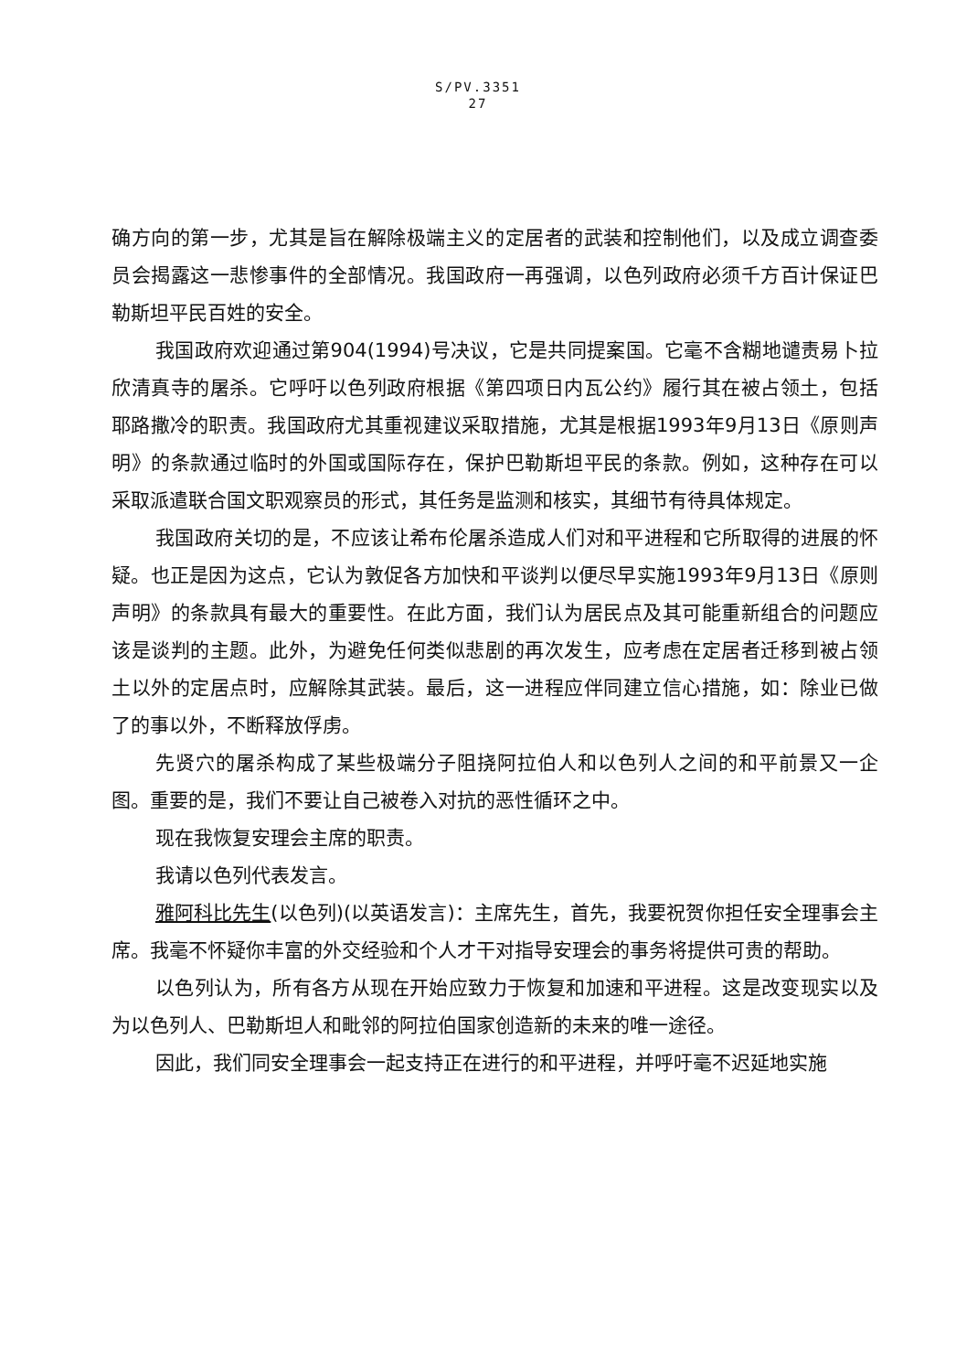S/PV.3351
27
确方向的第一步，尤其是旨在解除极端主义的定居者的武装和控制他们，以及成立调查委员会揭露这一悲惨事件的全部情况。我国政府一再强调，以色列政府必须千方百计保证巴勒斯坦平民百姓的安全。
我国政府欢迎通过第904(1994)号决议，它是共同提案国。它毫不含糊地谴责易卜拉欣清真寺的屠杀。它呼吁以色列政府根据《第四项日内瓦公约》履行其在被占领土，包括耶路撒冷的职责。我国政府尤其重视建议采取措施，尤其是根据1993年9月13日《原则声明》的条款通过临时的外国或国际存在，保护巴勒斯坦平民的条款。例如，这种存在可以采取派遣联合国文职观察员的形式，其任务是监测和核实，其细节有待具体规定。
我国政府关切的是，不应该让希布伦屠杀造成人们对和平进程和它所取得的进展的怀疑。也正是因为这点，它认为敦促各方加快和平谈判以便尽早实施1993年9月13日《原则声明》的条款具有最大的重要性。在此方面，我们认为居民点及其可能重新组合的问题应该是谈判的主题。此外，为避免任何类似悲剧的再次发生，应考虑在定居者迁移到被占领土以外的定居点时，应解除其武装。最后，这一进程应伴同建立信心措施，如：除业已做了的事以外，不断释放俘虏。
先贤穴的屠杀构成了某些极端分子阻挠阿拉伯人和以色列人之间的和平前景又一企图。重要的是，我们不要让自己被卷入对抗的恶性循环之中。
现在我恢复安理会主席的职责。
我请以色列代表发言。
雅阿科比先生(以色列)(以英语发言)：主席先生，首先，我要祝贺你担任安全理事会主席。我毫不怀疑你丰富的外交经验和个人才干对指导安理会的事务将提供可贵的帮助。
以色列认为，所有各方从现在开始应致力于恢复和加速和平进程。这是改变现实以及为以色列人、巴勒斯坦人和毗邻的阿拉伯国家创造新的未来的唯一途径。
因此，我们同安全理事会一起支持正在进行的和平进程，并呼吁毫不迟延地实施